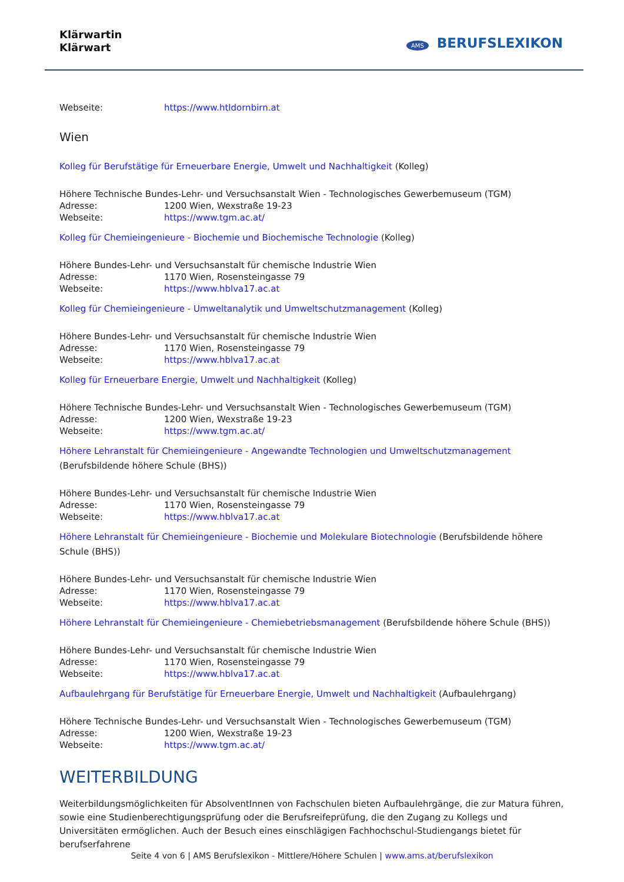Klärwartin
Klärwart
AMS BERUFSLEXIKON
Webseite: https://www.htldornbirn.at
Wien
Kolleg für Berufstätige für Erneuerbare Energie, Umwelt und Nachhaltigkeit (Kolleg)
Höhere Technische Bundes-Lehr- und Versuchsanstalt Wien - Technologisches Gewerbemuseum (TGM)
Adresse: 1200 Wien, Wexstraße 19-23
Webseite: https://www.tgm.ac.at/
Kolleg für Chemieingenieure - Biochemie und Biochemische Technologie (Kolleg)
Höhere Bundes-Lehr- und Versuchsanstalt für chemische Industrie Wien
Adresse: 1170 Wien, Rosensteingasse 79
Webseite: https://www.hblva17.ac.at
Kolleg für Chemieingenieure - Umweltanalytik und Umweltschutzmanagement (Kolleg)
Höhere Bundes-Lehr- und Versuchsanstalt für chemische Industrie Wien
Adresse: 1170 Wien, Rosensteingasse 79
Webseite: https://www.hblva17.ac.at
Kolleg für Erneuerbare Energie, Umwelt und Nachhaltigkeit (Kolleg)
Höhere Technische Bundes-Lehr- und Versuchsanstalt Wien - Technologisches Gewerbemuseum (TGM)
Adresse: 1200 Wien, Wexstraße 19-23
Webseite: https://www.tgm.ac.at/
Höhere Lehranstalt für Chemieingenieure - Angewandte Technologien und Umweltschutzmanagement (Berufsbildende höhere Schule (BHS))
Höhere Bundes-Lehr- und Versuchsanstalt für chemische Industrie Wien
Adresse: 1170 Wien, Rosensteingasse 79
Webseite: https://www.hblva17.ac.at
Höhere Lehranstalt für Chemieingenieure - Biochemie und Molekulare Biotechnologie (Berufsbildende höhere Schule (BHS))
Höhere Bundes-Lehr- und Versuchsanstalt für chemische Industrie Wien
Adresse: 1170 Wien, Rosensteingasse 79
Webseite: https://www.hblva17.ac.at
Höhere Lehranstalt für Chemieingenieure - Chemiebetriebsmanagement (Berufsbildende höhere Schule (BHS))
Höhere Bundes-Lehr- und Versuchsanstalt für chemische Industrie Wien
Adresse: 1170 Wien, Rosensteingasse 79
Webseite: https://www.hblva17.ac.at
Aufbaulehrgang für Berufstätige für Erneuerbare Energie, Umwelt und Nachhaltigkeit (Aufbaulehrgang)
Höhere Technische Bundes-Lehr- und Versuchsanstalt Wien - Technologisches Gewerbemuseum (TGM)
Adresse: 1200 Wien, Wexstraße 19-23
Webseite: https://www.tgm.ac.at/
WEITERBILDUNG
Weiterbildungsmöglichkeiten für AbsolventInnen von Fachschulen bieten Aufbaulehrgänge, die zur Matura führen, sowie eine Studienberechtigungsprüfung oder die Berufsreifeprüfung, die den Zugang zu Kollegs und Universitäten ermöglichen. Auch der Besuch eines einschlägigen Fachhochschul-Studiengangs bietet für berufserfahrene
Seite 4 von 6 | AMS Berufslexikon - Mittlere/Höhere Schulen | www.ams.at/berufslexikon